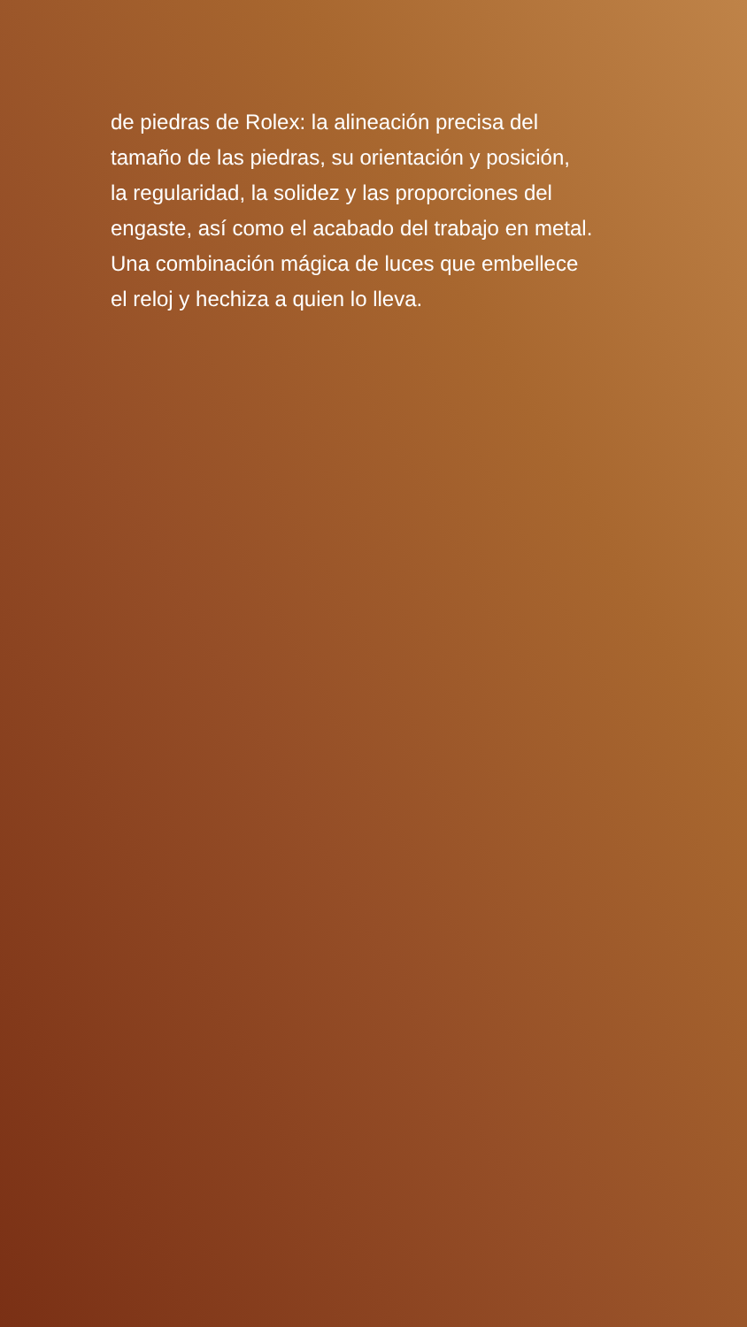de piedras de Rolex: la alineación precisa del
tamaño de las piedras, su orientación y posición,
la regularidad, la solidez y las proporciones del
engaste, así como el acabado del trabajo en metal.
Una combinación mágica de luces que embellece
el reloj y hechiza a quien lo lleva.